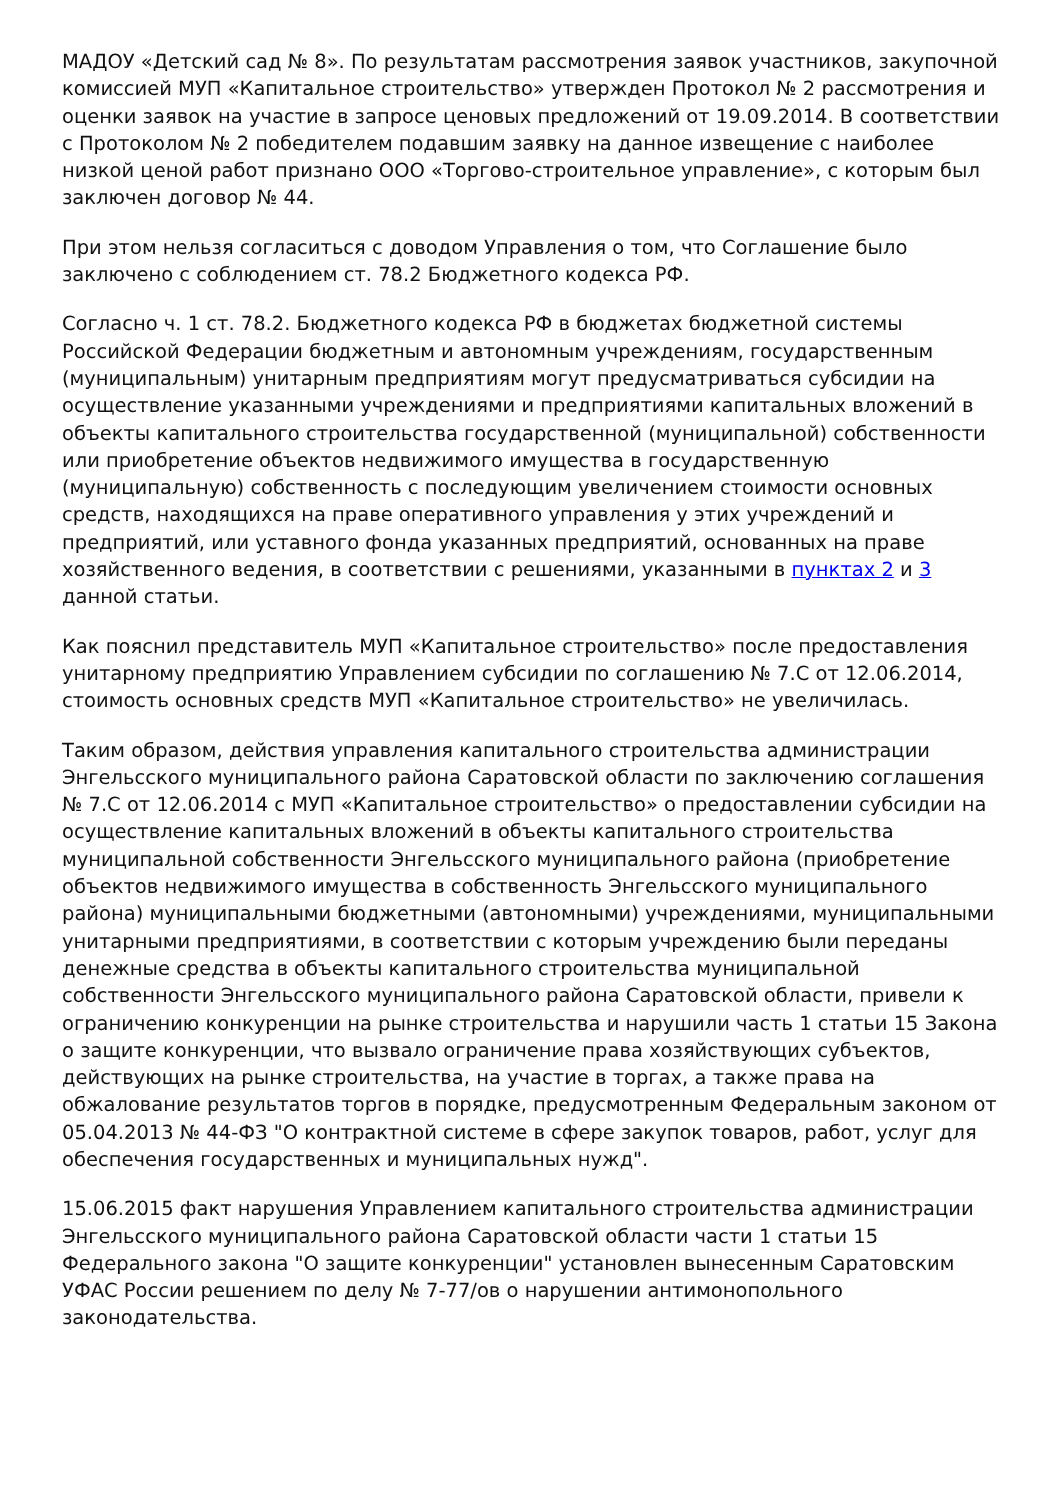МАДОУ «Детский сад № 8». По результатам рассмотрения заявок участников, закупочной комиссией МУП «Капитальное строительство» утвержден Протокол № 2 рассмотрения и оценки заявок на участие в запросе ценовых предложений от 19.09.2014. В соответствии с Протоколом № 2 победителем подавшим заявку на данное извещение с наиболее низкой ценой работ признано ООО «Торгово-строительное управление», с которым был заключен договор № 44.
При этом нельзя согласиться с доводом Управления о том, что Соглашение было заключено с соблюдением ст. 78.2 Бюджетного кодекса РФ.
Согласно ч. 1 ст. 78.2. Бюджетного кодекса РФ в бюджетах бюджетной системы Российской Федерации бюджетным и автономным учреждениям, государственным (муниципальным) унитарным предприятиям могут предусматриваться субсидии на осуществление указанными учреждениями и предприятиями капитальных вложений в объекты капитального строительства государственной (муниципальной) собственности или приобретение объектов недвижимого имущества в государственную (муниципальную) собственность с последующим увеличением стоимости основных средств, находящихся на праве оперативного управления у этих учреждений и предприятий, или уставного фонда указанных предприятий, основанных на праве хозяйственного ведения, в соответствии с решениями, указанными в пунктах 2 и 3 данной статьи.
Как пояснил представитель МУП «Капитальное строительство» после предоставления унитарному предприятию Управлением субсидии по соглашению № 7.С от 12.06.2014, стоимость основных средств МУП «Капитальное строительство» не увеличилась.
Таким образом, действия управления капитального строительства администрации Энгельсского муниципального района Саратовской области по заключению соглашения № 7.С от 12.06.2014 с МУП «Капитальное строительство» о предоставлении субсидии на осуществление капитальных вложений в объекты капитального строительства муниципальной собственности Энгельсского муниципального района (приобретение объектов недвижимого имущества в собственность Энгельсского муниципального района) муниципальными бюджетными (автономными) учреждениями, муниципальными унитарными предприятиями, в соответствии с которым учреждению были переданы денежные средства в объекты капитального строительства муниципальной собственности Энгельсского муниципального района Саратовской области, привели к ограничению конкуренции на рынке строительства и нарушили часть 1 статьи 15 Закона о защите конкуренции, что вызвало ограничение права хозяйствующих субъектов, действующих на рынке строительства, на участие в торгах, а также права на обжалование результатов торгов в порядке, предусмотренным Федеральным законом от 05.04.2013 № 44-ФЗ "О контрактной системе в сфере закупок товаров, работ, услуг для обеспечения государственных и муниципальных нужд".
15.06.2015 факт нарушения Управлением капитального строительства администрации Энгельсского муниципального района Саратовской области части 1 статьи 15 Федерального закона "О защите конкуренции" установлен вынесенным Саратовским УФАС России решением по делу № 7-77/ов о нарушении антимонопольного законодательства.